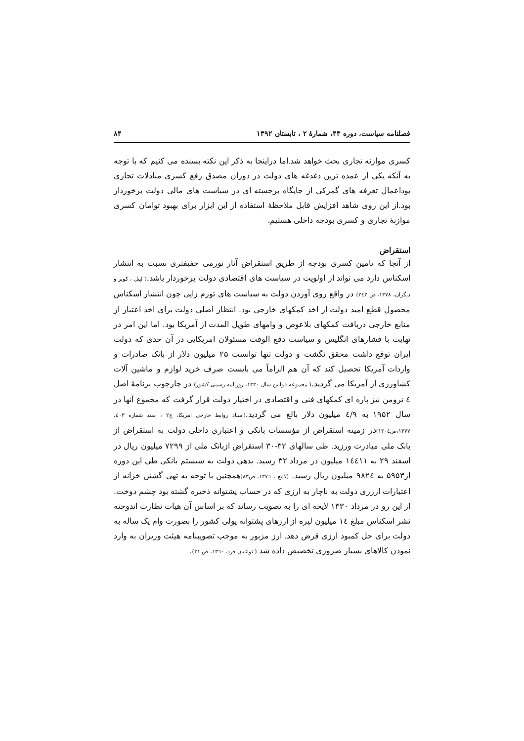فصلنامه سیاست، دوره ۴۳، شمارهٔ ۲ ، تابستان ۱۳۹۲ ۸۴
کسری موازنه تجاری بحث خواهد شد.اما دراینجا به ذکر این نکته بسنده می کنیم که با توجه به آنکه یکی از عمده ترین دغدغه های دولت در دوران مصدق رفع کسری مبادلات تجاری بوداعمال تعرفه های گمرکی از جایگاه برجسته ای در سیاست های مالی دولت برخوردار بود.از این روی شاهد افزایش قابل ملاحظهٔ استفاده از این ابزار برای بهبود توامان کسری موازنهٔ تجاری و کسری بودجه داخلی هستیم.
استقراض
از آنجا که تامین کسری بودجه از طریق استقراض آثار تورمی خفیفتری نسبت به انتشار اسکناس دارد می تواند از اولویت در سیاست های اقتصادی دولت برخوردار باشد.( لیتل ، کوپر و دیگران، ۱۳۷۸، ص ۲٤۲) در واقع روی آوردن دولت به سیاست های تورم زایی چون انتشار اسکناس محصول قطع امید دولت از اخذ کمکهای خارجی بود. انتظار اصلی دولت برای اخذ اعتبار از منابع خارجی دریافت کمکهای بلاعوض و وامهای طویل المدت از آمریکا بود. اما این امر در نهایت با فشارهای انگلیس و سیاست دفع الوقت مسئولان امریکایی در آن حدی که دولت ایران توقع داشت محقق نگشت و دولت تنها توانست ۲۵ میلیون دلار از بانک صادرات و واردات آمریکا تحصیل کند که آن هم الزاماً می بایست صرف خرید لوازم و ماشین آلات کشاورزی از آمریکا می گردید.( مجموعه قوانین سال ۱۳۳۰، روزنامه رسمی کشور) در چارچوب برنامهٔ اصل ٤ ترومن نیز پاره ای کمکهای فنی و اقتصادی در اختیار دولت قرار گرفت که مجموع آنها در سال ۱۹۵۲ به ٤/۹ میلیون دلار بالغ می گردید.(اسناد روابط خارجی امریکا، ج۲ ، سند شماره ٤۰۳، ۱۳۷۷،ص۱۲۰٤) در زمینه استقراض از مؤسسات بانکی و اعتباری داخلی دولت به استقراض از بانک ملی مبادرت ورزید. طی سالهای ۳۲-۳۰ استقراض ازبانک ملی از ۷۲۹۹ میلیون ریال در اسفند ۲۹ به ۱٤٤۱۱ میلیون در مرداد ۳۲ رسید. بدهی دولت به سیستم بانکی طی این دوره از۵۹۵۳ به ۹۸۲٤ میلیون ریال رسید. (لامع ، ۱۳۷٦، ص۸۳) همچنین با توجه به تهی گشتن خزانه از اعتبارات ارزری دولت به ناچار به ارزی که در حساب پشتوانه ذخیره گشته بود چشم دوخت. از این رو در مرداد ۱۳۳۰ لایحه ای را به تصویب رساند که بر اساس آن هیات نظارت اندوخته نشر اسکناس مبلغ ۱٤ میلیون لیره از ارزهای پشتوانه پولی کشور را بصورت وام یک ساله به دولت برای حل کمبود ارزی قرض دهد. ارز مزبور به موجب تصویبنامه هیئت وزیران به وارد نمودن کالاهای بسیار ضروری تخصیص داده شد ( توانایان فرد، ۱۳٦۰، ص ۳۱).